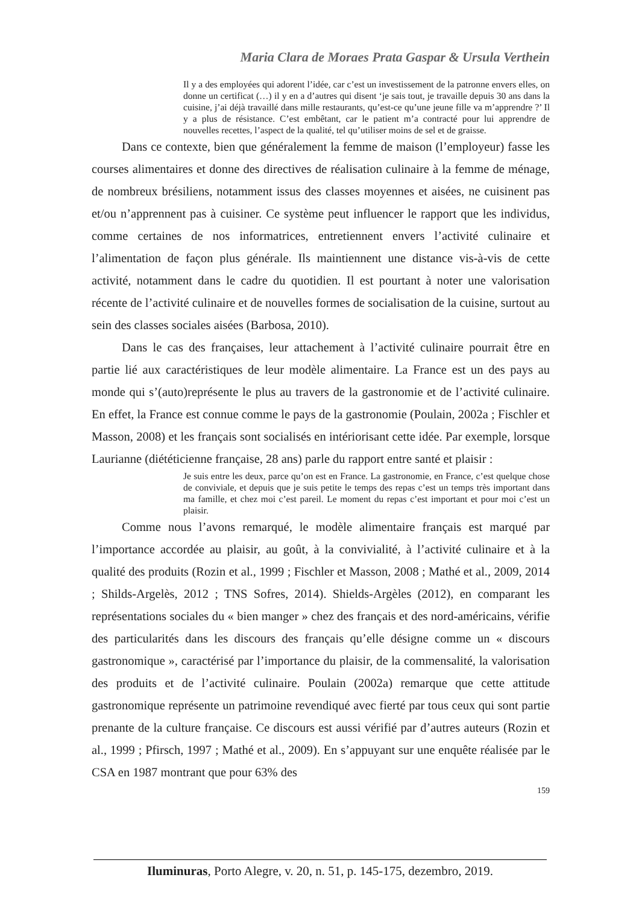Maria Clara de Moraes Prata Gaspar & Ursula Verthein
Il y a des employées qui adorent l’idée, car c’est un investissement de la patronne envers elles, on donne un certificat (…) il y en a d’autres qui disent ‘je sais tout, je travaille depuis 30 ans dans la cuisine, j’ai déjà travaillé dans mille restaurants, qu’est-ce qu’une jeune fille va m’apprendre ?’ Il y a plus de résistance. C’est embêtant, car le patient m’a contracté pour lui apprendre de nouvelles recettes, l’aspect de la qualité, tel qu’utiliser moins de sel et de graisse.
Dans ce contexte, bien que généralement la femme de maison (l’employeur) fasse les courses alimentaires et donne des directives de réalisation culinaire à la femme de ménage, de nombreux brésiliens, notamment issus des classes moyennes et aisées, ne cuisinent pas et/ou n’apprennent pas à cuisiner. Ce système peut influencer le rapport que les individus, comme certaines de nos informatrices, entretiennent envers l’activité culinaire et l’alimentation de façon plus générale. Ils maintiennent une distance vis-à-vis de cette activité, notamment dans le cadre du quotidien. Il est pourtant à noter une valorisation récente de l’activité culinaire et de nouvelles formes de socialisation de la cuisine, surtout au sein des classes sociales aisées (Barbosa, 2010).
Dans le cas des françaises, leur attachement à l’activité culinaire pourrait être en partie lié aux caractéristiques de leur modèle alimentaire. La France est un des pays au monde qui s’(auto)représente le plus au travers de la gastronomie et de l’activité culinaire. En effet, la France est connue comme le pays de la gastronomie (Poulain, 2002a ; Fischler et Masson, 2008) et les français sont socialisés en intériorisant cette idée. Par exemple, lorsque Laurianne (diététicienne française, 28 ans) parle du rapport entre santé et plaisir :
Je suis entre les deux, parce qu’on est en France. La gastronomie, en France, c’est quelque chose de conviviale, et depuis que je suis petite le temps des repas c’est un temps très important dans ma famille, et chez moi c’est pareil. Le moment du repas c’est important et pour moi c’est un plaisir.
Comme nous l’avons remarqué, le modèle alimentaire français est marqué par l’importance accordée au plaisir, au goût, à la convivialité, à l’activité culinaire et à la qualité des produits (Rozin et al., 1999 ; Fischler et Masson, 2008 ; Mathé et al., 2009, 2014 ; Shilds-Argelès, 2012 ; TNS Sofres, 2014). Shields-Argèles (2012), en comparant les représentations sociales du « bien manger » chez des français et des nord-américains, vérifie des particularités dans les discours des français qu’elle désigne comme un « discours gastronomique », caractérisé par l’importance du plaisir, de la commensalité, la valorisation des produits et de l’activité culinaire. Poulain (2002a) remarque que cette attitude gastronomique représente un patrimoine revendiqué avec fierté par tous ceux qui sont partie prenante de la culture française. Ce discours est aussi vérifié par d’autres auteurs (Rozin et al., 1999 ; Pfirsch, 1997 ; Mathé et al., 2009). En s’appuyant sur une enquête réalisée par le CSA en 1987 montrant que pour 63% des
159
Iluminuras, Porto Alegre, v. 20, n. 51, p. 145-175, dezembro, 2019.